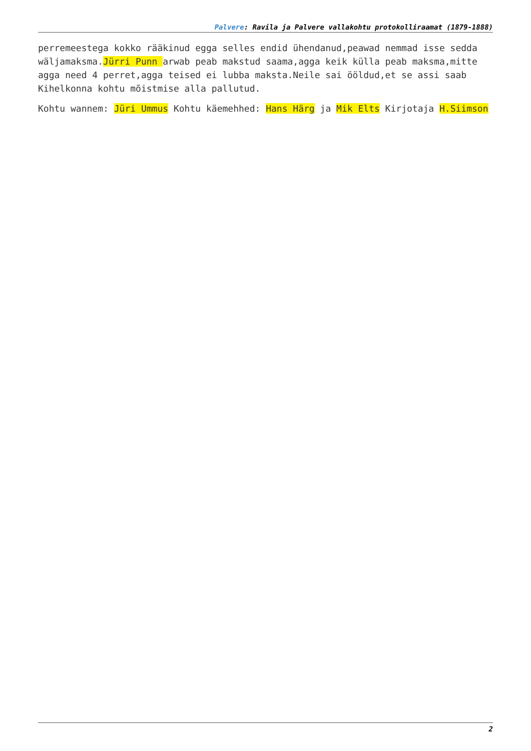Palvere: Ravila ja Palvere vallakohtu protokolliraamat (1879-1888)
perremeestega kokko rääkinud egga selles endid ühendanud,peawad nemmad isse sedda wäljamaksma.Jürri Punn arwab peab makstud saama,agga keik külla peab maksma,mitte agga need 4 perret,agga teised ei lubba maksta.Neile sai ööldud,et se assi saab Kihelkonna kohtu mõistmise alla pallutud.
Kohtu wannem: Jüri Ummus Kohtu käemehhed: Hans Härg ja Mik Elts Kirjotaja H.Siimson
2